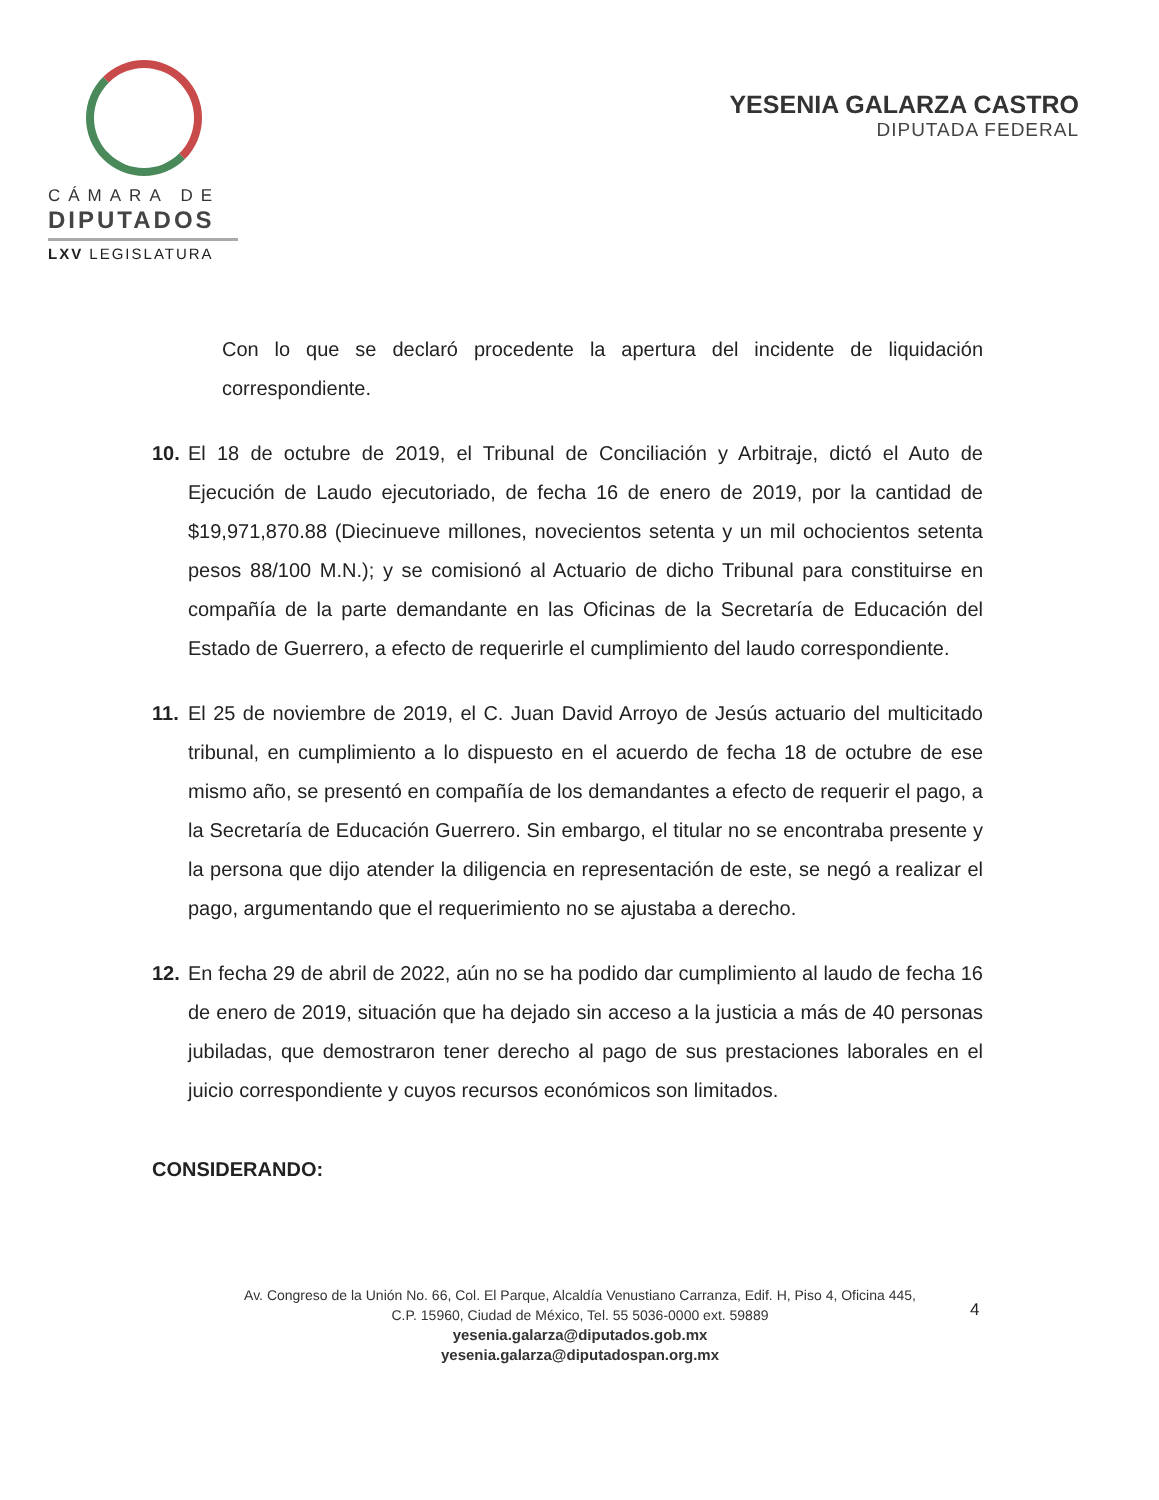CÁMARA DE
DIPUTADOS
LXV LEGISLATURA
YESENIA GALARZA CASTRO
DIPUTADA FEDERAL
Con lo que se declaró procedente la apertura del incidente de liquidación correspondiente.
10. El 18 de octubre de 2019, el Tribunal de Conciliación y Arbitraje, dictó el Auto de Ejecución de Laudo ejecutoriado, de fecha 16 de enero de 2019, por la cantidad de $19,971,870.88 (Diecinueve millones, novecientos setenta y un mil ochocientos setenta pesos 88/100 M.N.); y se comisionó al Actuario de dicho Tribunal para constituirse en compañía de la parte demandante en las Oficinas de la Secretaría de Educación del Estado de Guerrero, a efecto de requerirle el cumplimiento del laudo correspondiente.
11. El 25 de noviembre de 2019, el C. Juan David Arroyo de Jesús actuario del multicitado tribunal, en cumplimiento a lo dispuesto en el acuerdo de fecha 18 de octubre de ese mismo año, se presentó en compañía de los demandantes a efecto de requerir el pago, a la Secretaría de Educación Guerrero. Sin embargo, el titular no se encontraba presente y la persona que dijo atender la diligencia en representación de este, se negó a realizar el pago, argumentando que el requerimiento no se ajustaba a derecho.
12. En fecha 29 de abril de 2022, aún no se ha podido dar cumplimiento al laudo de fecha 16 de enero de 2019, situación que ha dejado sin acceso a la justicia a más de 40 personas jubiladas, que demostraron tener derecho al pago de sus prestaciones laborales en el juicio correspondiente y cuyos recursos económicos son limitados.
CONSIDERANDO:
Av. Congreso de la Unión No. 66, Col. El Parque, Alcaldía Venustiano Carranza, Edif. H, Piso 4, Oficina 445,
C.P. 15960, Ciudad de México, Tel. 55 5036-0000 ext. 59889
yesenia.galarza@diputados.gob.mx
yesenia.galarza@diputadospan.org.mx
4